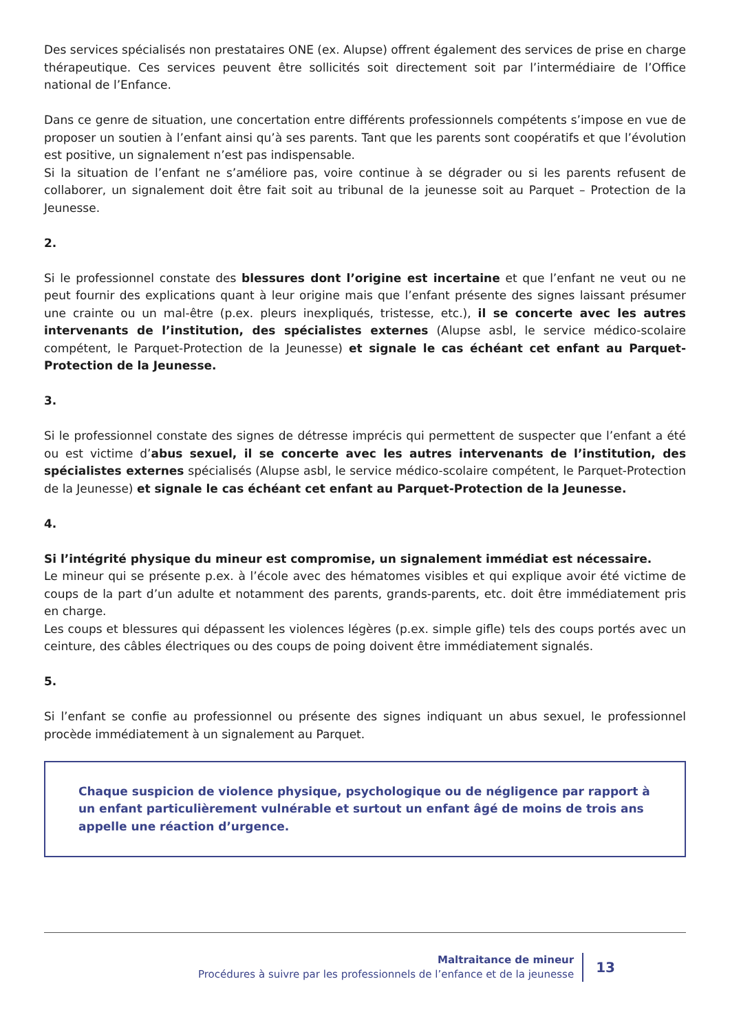Des services spécialisés non prestataires ONE (ex. Alupse) offrent également des services de prise en charge thérapeutique. Ces services peuvent être sollicités soit directement soit par l’intermédiaire de l’Office national de l’Enfance.
Dans ce genre de situation, une concertation entre différents professionnels compétents s’impose en vue de proposer un soutien à l’enfant ainsi qu’à ses parents. Tant que les parents sont coopératifs et que l’évolution est positive, un signalement n’est pas indispensable.
Si la situation de l’enfant ne s’améliore pas, voire continue à se dégrader ou si les parents refusent de collaborer, un signalement doit être fait soit au tribunal de la jeunesse soit au Parquet – Protection de la Jeunesse.
2.
Si le professionnel constate des blessures dont l’origine est incertaine et que l’enfant ne veut ou ne peut fournir des explications quant à leur origine mais que l’enfant présente des signes laissant présumer une crainte ou un mal-être (p.ex. pleurs inexpliqués, tristesse, etc.), il se concerte avec les autres intervenants de l’institution, des spécialistes externes (Alupse asbl, le service médico-scolaire compétent, le Parquet-Protection de la Jeunesse) et signale le cas échéant cet enfant au Parquet-Protection de la Jeunesse.
3.
Si le professionnel constate des signes de détresse imprécis qui permettent de suspecter que l’enfant a été ou est victime d’abus sexuel, il se concerte avec les autres intervenants de l’institution, des spécialistes externes spécialisés (Alupse asbl, le service médico-scolaire compétent, le Parquet-Protection de la Jeunesse) et signale le cas échéant cet enfant au Parquet-Protection de la Jeunesse.
4.
Si l’intégrité physique du mineur est compromise, un signalement immédiat est nécessaire.
Le mineur qui se présente p.ex. à l’école avec des hématomes visibles et qui explique avoir été victime de coups de la part d’un adulte et notamment des parents, grands-parents, etc. doit être immédiatement pris en charge.
Les coups et blessures qui dépassent les violences légères (p.ex. simple gifle) tels des coups portés avec un ceinture, des câbles électriques ou des coups de poing doivent être immédiatement signalés.
5.
Si l’enfant se confie au professionnel ou présente des signes indiquant un abus sexuel, le professionnel procède immédiatement à un signalement au Parquet.
Chaque suspicion de violence physique, psychologique ou de négligence par rapport à un enfant particulièrement vulnérable et surtout un enfant âgé de moins de trois ans appelle une réaction d’urgence.
Maltraitance de mineur
Procédures à suivre par les professionnels de l’enfance et de la jeunesse
13